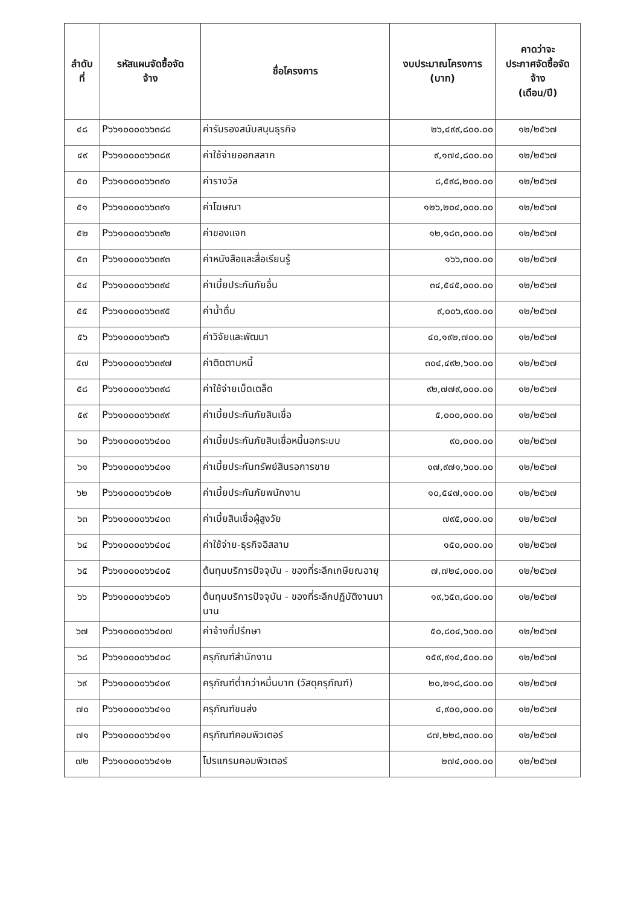| ลำดับ ที่ | รหัสแผนจัดซื้อจัด จ้าง | ชื่อโครงการ | งบประมาณโครงการ (บาท) | คาดว่าจะ ประกาศจัดซื้อจัด จ้าง (เดือน/ปี) |
| --- | --- | --- | --- | --- |
| ๔๘ | P๖๖๑๐๐๐๐๖๖๓๘๘ | ค่ารับรองสนับสนุนธุรกิจ | ๒๖,๔๙๙,๘๐๐.๐๐ | ๑๒/๒๕๖๗ |
| ๔๙ | P๖๖๑๐๐๐๐๖๖๓๘๙ | ค่าใช้จ่ายออกสลาก | ๙,๑๗๔,๘๐๐.๐๐ | ๑๒/๒๕๖๗ |
| ๕๐ | P๖๖๑๐๐๐๐๖๖๓๙๐ | ค่ารางวัล | ๘,๕๙๘,๒๐๐.๐๐ | ๑๒/๒๕๖๗ |
| ๕๑ | P๖๖๑๐๐๐๐๖๖๓๙๑ | ค่าโฆษณา | ๑๒๖,๒๐๔,๐๐๐.๐๐ | ๑๒/๒๕๖๗ |
| ๕๒ | P๖๖๑๐๐๐๐๖๖๓๙๒ | ค่าของแจก | ๑๒,๑๘๓,๐๐๐.๐๐ | ๑๒/๒๕๖๗ |
| ๕๓ | P๖๖๑๐๐๐๐๖๖๓๙๓ | ค่าหนังสือและสื่อเรียนรู้ | ๑๖๖,๓๐๐.๐๐ | ๑๒/๒๕๖๗ |
| ๕๔ | P๖๖๑๐๐๐๐๖๖๓๙๔ | ค่าเบี้ยประกันภัยอื่น | ๓๔,๕๔๕,๐๐๐.๐๐ | ๑๒/๒๕๖๗ |
| ๕๕ | P๖๖๑๐๐๐๐๖๖๓๙๕ | ค่าน้ำดื่ม | ๙,๐๐๖,๙๐๐.๐๐ | ๑๒/๒๕๖๗ |
| ๕๖ | P๖๖๑๐๐๐๐๖๖๓๙๖ | ค่าวิจัยและพัฒนา | ๔๐,๑๙๒,๗๐๐.๐๐ | ๑๒/๒๕๖๗ |
| ๕๗ | P๖๖๑๐๐๐๐๖๖๓๙๗ | ค่าติดตามหนี้ | ๓๐๔,๔๙๒,๖๐๐.๐๐ | ๑๒/๒๕๖๗ |
| ๕๘ | P๖๖๑๐๐๐๐๖๖๓๙๘ | ค่าใช้จ่ายเบ็ดเตล็ด | ๙๒,๗๗๙,๐๐๐.๐๐ | ๑๒/๒๕๖๗ |
| ๕๙ | P๖๖๑๐๐๐๐๖๖๓๙๙ | ค่าเบี้ยประกันภัยสินเชื่อ | ๕,๐๐๐,๐๐๐.๐๐ | ๑๒/๒๕๖๗ |
| ๖๐ | P๖๖๑๐๐๐๐๖๖๔๐๐ | ค่าเบี้ยประกันภัยสินเชื่อหนี้นอกระบบ | ๙๐,๐๐๐.๐๐ | ๑๒/๒๕๖๗ |
| ๖๑ | P๖๖๑๐๐๐๐๖๖๔๐๑ | ค่าเบี้ยประกันทรัพย์สินรอการขาย | ๑๗,๙๗๑,๖๐๐.๐๐ | ๑๒/๒๕๖๗ |
| ๖๒ | P๖๖๑๐๐๐๐๖๖๔๐๒ | ค่าเบี้ยประกันภัยพนักงาน | ๑๐,๕๔๗,๑๐๐.๐๐ | ๑๒/๒๕๖๗ |
| ๖๓ | P๖๖๑๐๐๐๐๖๖๔๐๓ | ค่าเบี้ยสินเชื่อผู้สูงวัย | ๗๙๕,๐๐๐.๐๐ | ๑๒/๒๕๖๗ |
| ๖๔ | P๖๖๑๐๐๐๐๖๖๔๐๔ | ค่าใช้จ่าย-ธุรกิจอิสลาม | ๑๕๐,๐๐๐.๐๐ | ๑๒/๒๕๖๗ |
| ๖๕ | P๖๖๑๐๐๐๐๖๖๔๐๕ | ต้นทุนบริการปัจจุบัน - ของที่ระลึกเกษียณอายุ | ๗,๗๒๔,๐๐๐.๐๐ | ๑๒/๒๕๖๗ |
| ๖๖ | P๖๖๑๐๐๐๐๖๖๔๐๖ | ต้นทุนบริการปัจจุบัน - ของที่ระลึกปฏิบัติงานมานาน | ๑๙,๖๕๓,๘๐๐.๐๐ | ๑๒/๒๕๖๗ |
| ๖๗ | P๖๖๑๐๐๐๐๖๖๔๐๗ | ค่าจ้างที่ปรึกษา | ๕๐,๘๐๔,๖๐๐.๐๐ | ๑๒/๒๕๖๗ |
| ๖๘ | P๖๖๑๐๐๐๐๖๖๔๐๘ | ครุภัณฑ์สำนักงาน | ๑๕๙,๙๑๔,๕๐๐.๐๐ | ๑๒/๒๕๖๗ |
| ๖๙ | P๖๖๑๐๐๐๐๖๖๔๐๙ | ครุภัณฑ์ต่ำกว่าหมื่นบาท (วัสดุครุภัณฑ์) | ๒๐,๒๑๘,๘๐๐.๐๐ | ๑๒/๒๕๖๗ |
| ๗๐ | P๖๖๑๐๐๐๐๖๖๔๑๐ | ครุภัณฑ์ขนส่ง | ๔,๙๐๐,๐๐๐.๐๐ | ๑๒/๒๕๖๗ |
| ๗๑ | P๖๖๑๐๐๐๐๖๖๔๑๑ | ครุภัณฑ์คอมพิวเตอร์ | ๘๗,๒๒๘,๓๐๐.๐๐ | ๑๒/๒๕๖๗ |
| ๗๒ | P๖๖๑๐๐๐๐๖๖๔๑๒ | โปรแกรมคอมพิวเตอร์ | ๒๗๔,๐๐๐.๐๐ | ๑๒/๒๕๖๗ |